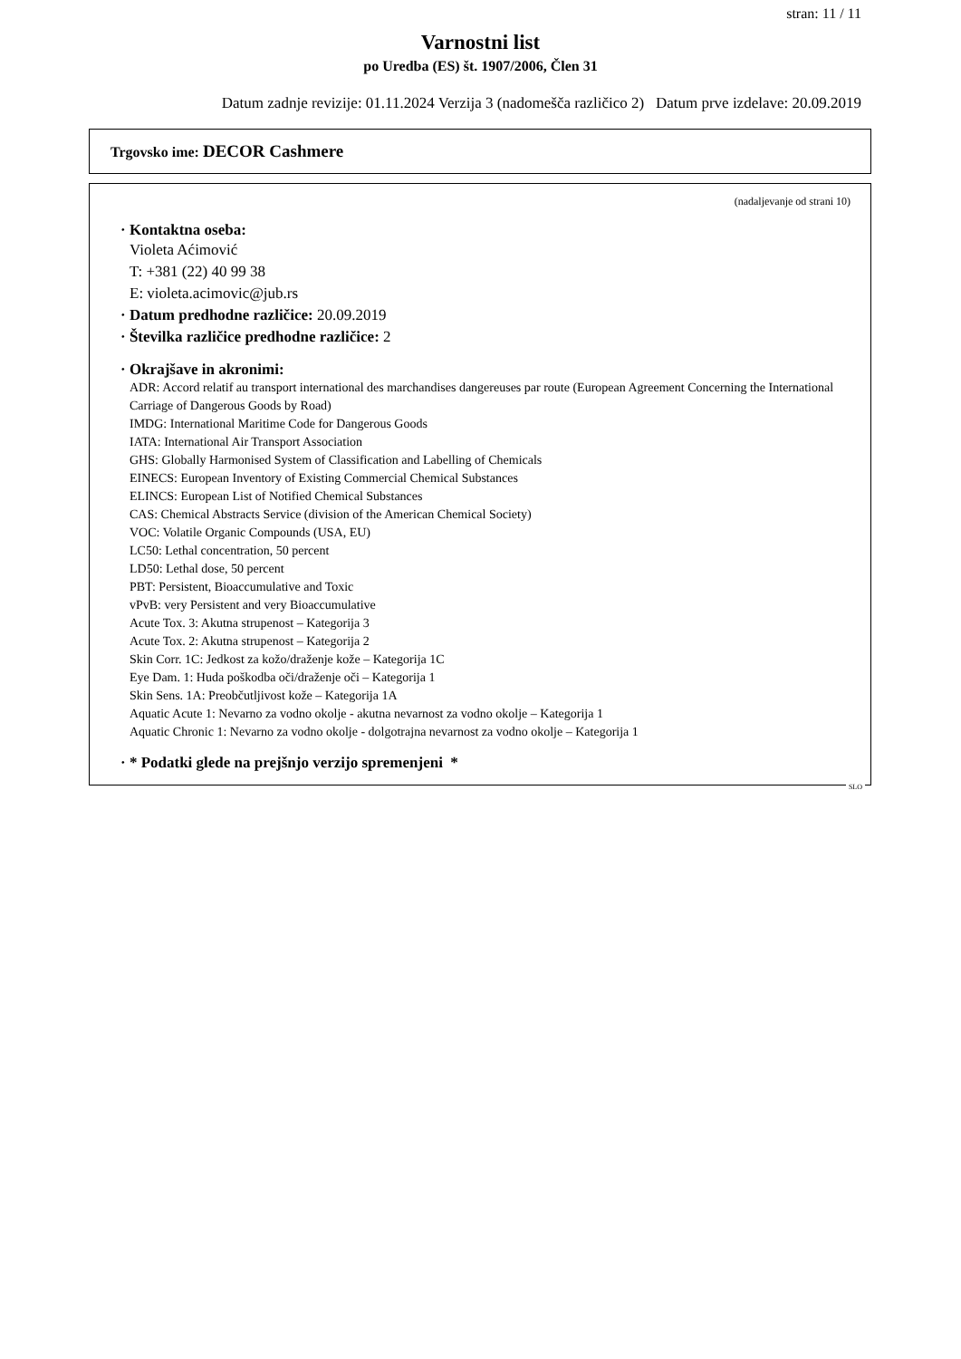stran: 11 / 11
Varnostni list
po Uredba (ES) št. 1907/2006, Člen 31
Datum zadnje revizije: 01.11.2024 Verzija 3 (nadomešča različico 2) Datum prve izdelave: 20.09.2019
Trgovsko ime: DECOR Cashmere
(nadaljevanje od strani 10)
· Kontaktna oseba:
Violeta Aćimović
T: +381 (22) 40 99 38
E: violeta.acimovic@jub.rs
· Datum predhodne različice: 20.09.2019
· Številka različice predhodne različice: 2
· Okrajšave in akronimi:
ADR: Accord relatif au transport international des marchandises dangereuses par route (European Agreement Concerning the International Carriage of Dangerous Goods by Road)
IMDG: International Maritime Code for Dangerous Goods
IATA: International Air Transport Association
GHS: Globally Harmonised System of Classification and Labelling of Chemicals
EINECS: European Inventory of Existing Commercial Chemical Substances
ELINCS: European List of Notified Chemical Substances
CAS: Chemical Abstracts Service (division of the American Chemical Society)
VOC: Volatile Organic Compounds (USA, EU)
LC50: Lethal concentration, 50 percent
LD50: Lethal dose, 50 percent
PBT: Persistent, Bioaccumulative and Toxic
vPvB: very Persistent and very Bioaccumulative
Acute Tox. 3: Akutna strupenost – Kategorija 3
Acute Tox. 2: Akutna strupenost – Kategorija 2
Skin Corr. 1C: Jedkost za kožo/draženje kože – Kategorija 1C
Eye Dam. 1: Huda poškodba oči/draženje oči – Kategorija 1
Skin Sens. 1A: Preobčutljivost kože – Kategorija 1A
Aquatic Acute 1: Nevarno za vodno okolje - akutna nevarnost za vodno okolje – Kategorija 1
Aquatic Chronic 1: Nevarno za vodno okolje - dolgotrajna nevarnost za vodno okolje – Kategorija 1
· * Podatki glede na prejšnjo verzijo spremenjeni *
SLO